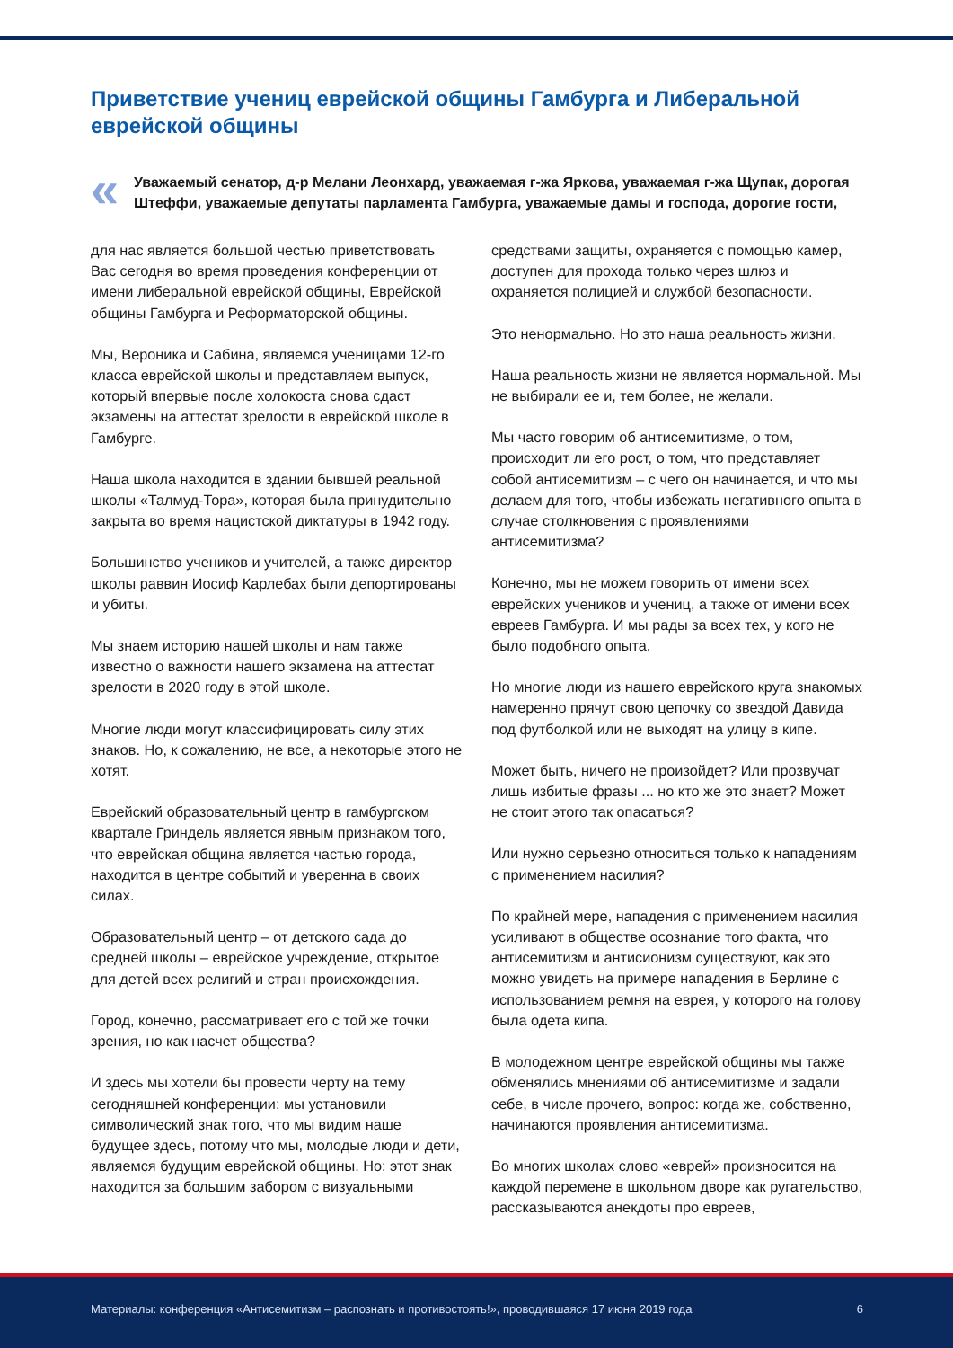Приветствие учениц еврейской общины Гамбурга и Либеральной еврейской общины
«
Уважаемый сенатор, д-р Мелани Леонхард, уважаемая г-жа Яркова, уважаемая г-жа Щупак, дорогая Штеффи, уважаемые депутаты парламента Гамбурга, уважаемые дамы и господа, дорогие гости,
для нас является большой честью приветствовать Вас сегодня во время проведения конференции от имени либеральной еврейской общины, Еврейской общины Гамбурга и Реформаторской общины.
Мы, Вероника и Сабина, являемся ученицами 12-го класса еврейской школы и представляем выпуск, который впервые после холокоста снова сдаст экзамены на аттестат зрелости в еврейской школе в Гамбурге.
Наша школа находится в здании бывшей реальной школы «Талмуд-Тора», которая была принудительно закрыта во время нацистской диктатуры в 1942 году.
Большинство учеников и учителей, а также директор школы раввин Иосиф Карлебах были депортированы и убиты.
Мы знаем историю нашей школы и нам также известно о важности нашего экзамена на аттестат зрелости в 2020 году в этой школе.
Многие люди могут классифицировать силу этих знаков. Но, к сожалению, не все, а некоторые этого не хотят.
Еврейский образовательный центр в гамбургском квартале Гриндель является явным признаком того, что еврейская община является частью города, находится в центре событий и уверенна в своих силах.
Образовательный центр – от детского сада до средней школы – еврейское учреждение, открытое для детей всех религий и стран происхождения.
Город, конечно, рассматривает его с той же точки зрения, но как насчет общества?
И здесь мы хотели бы провести черту на тему сегодняшней конференции: мы установили символический знак того, что мы видим наше будущее здесь, потому что мы, молодые люди и дети, являемся будущим еврейской общины. Но: этот знак находится за большим забором с визуальными средствами защиты, охраняется с помощью камер, доступен для прохода только через шлюз и охраняется полицией и службой безопасности.
Это ненормально. Но это наша реальность жизни.
Наша реальность жизни не является нормальной. Мы не выбирали ее и, тем более, не желали.
Мы часто говорим об антисемитизме, о том, происходит ли его рост, о том, что представляет собой антисемитизм – с чего он начинается, и что мы делаем для того, чтобы избежать негативного опыта в случае столкновения с проявлениями антисемитизма?
Конечно, мы не можем говорить от имени всех еврейских учеников и учениц, а также от имени всех евреев Гамбурга. И мы рады за всех тех, у кого не было подобного опыта.
Но многие люди из нашего еврейского круга знакомых намеренно прячут свою цепочку со звездой Давида под футболкой или не выходят на улицу в кипе.
Может быть, ничего не произойдет? Или прозвучат лишь избитые фразы ... но кто же это знает? Может не стоит этого так опасаться?
Или нужно серьезно относиться только к нападениям с применением насилия?
По крайней мере, нападения с применением насилия усиливают в обществе осознание того факта, что антисемитизм и антисионизм существуют, как это можно увидеть на примере нападения в Берлине с использованием ремня на еврея, у которого на голову была одета кипа.
В молодежном центре еврейской общины мы также обменялись мнениями об антисемитизме и задали себе, в числе прочего, вопрос: когда же, собственно, начинаются проявления антисемитизма.
Во многих школах слово «еврей» произносится на каждой перемене в школьном дворе как ругательство, рассказываются анекдоты про евреев,
Материалы: конференция «Антисемитизм – распознать и противостоять!», проводившаяся 17 июня 2019 года 6